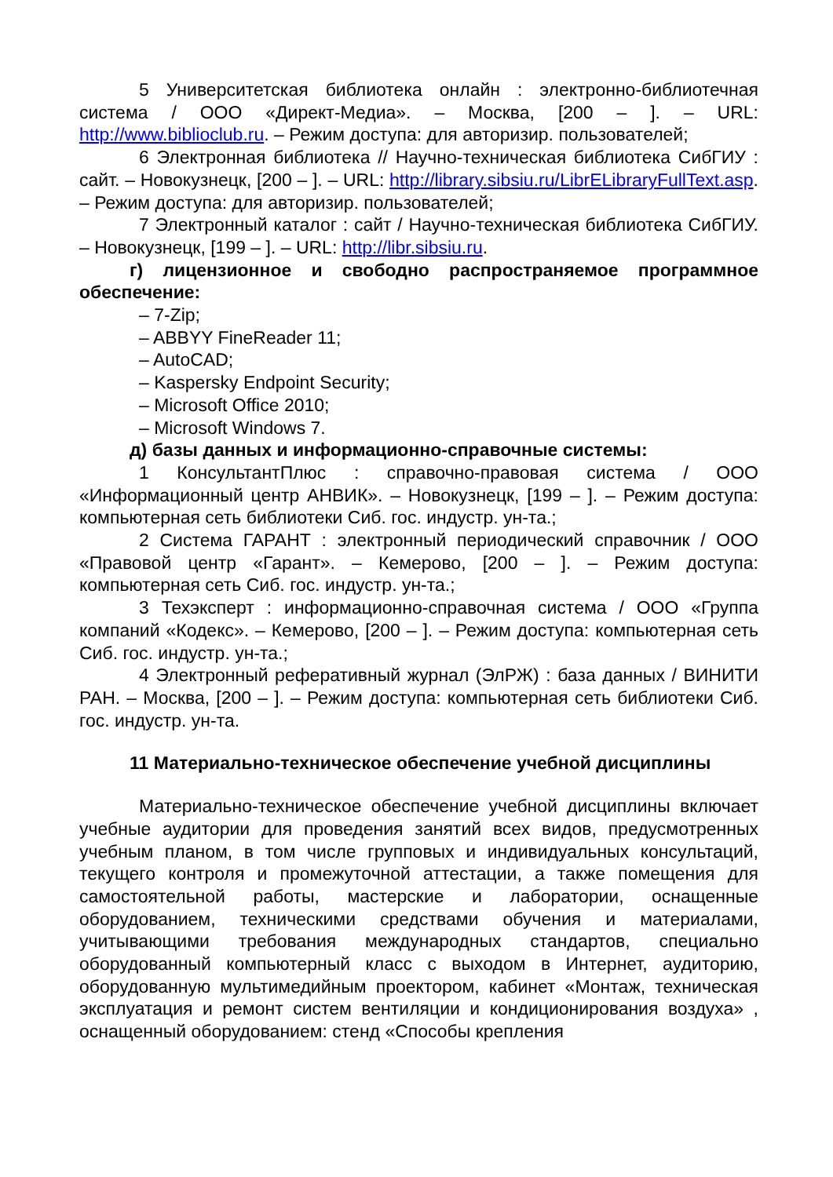5 Университетская библиотека онлайн : электронно-библиотечная система / ООО «Директ-Медиа». – Москва, [200 – ]. – URL: http://www.biblioclub.ru. – Режим доступа: для авторизир. пользователей;
6 Электронная библиотека // Научно-техническая библиотека СибГИУ : сайт. – Новокузнецк, [200 – ]. – URL: http://library.sibsiu.ru/LibrELibraryFullText.asp. – Режим доступа: для авторизир. пользователей;
7 Электронный каталог : сайт / Научно-техническая библиотека СибГИУ. – Новокузнецк, [199 – ]. – URL: http://libr.sibsiu.ru.
г) лицензионное и свободно распространяемое программное обеспечение:
– 7-Zip;
– ABBYY FineReader 11;
– AutoCAD;
– Kaspersky Endpoint Security;
– Microsoft Office 2010;
– Microsoft Windows 7.
д) базы данных и информационно-справочные системы:
1 КонсультантПлюс : справочно-правовая система / ООО «Информационный центр АНВИК». – Новокузнецк, [199 – ]. – Режим доступа: компьютерная сеть библиотеки Сиб. гос. индустр. ун-та.;
2 Система ГАРАНТ : электронный периодический справочник / ООО «Правовой центр «Гарант». – Кемерово, [200 – ]. – Режим доступа: компьютерная сеть Сиб. гос. индустр. ун-та.;
3 Техэксперт : информационно-справочная система / ООО «Группа компаний «Кодекс». – Кемерово, [200 – ]. – Режим доступа: компьютерная сеть Сиб. гос. индустр. ун-та.;
4 Электронный реферативный журнал (ЭлРЖ) : база данных / ВИНИТИ РАН. – Москва, [200 – ]. – Режим доступа: компьютерная сеть библиотеки Сиб. гос. индустр. ун-та.
11 Материально-техническое обеспечение учебной дисциплины
Материально-техническое обеспечение учебной дисциплины включает учебные аудитории для проведения занятий всех видов, предусмотренных учебным планом, в том числе групповых и индивидуальных консультаций, текущего контроля и промежуточной аттестации, а также помещения для самостоятельной работы, мастерские и лаборатории, оснащенные оборудованием, техническими средствами обучения и материалами, учитывающими требования международных стандартов, специально оборудованный компьютерный класс с выходом в Интернет, аудиторию, оборудованную мультимедийным проектором, кабинет «Монтаж, техническая эксплуатация и ремонт систем вентиляции и кондиционирования воздуха» , оснащенный оборудованием: стенд «Способы крепления